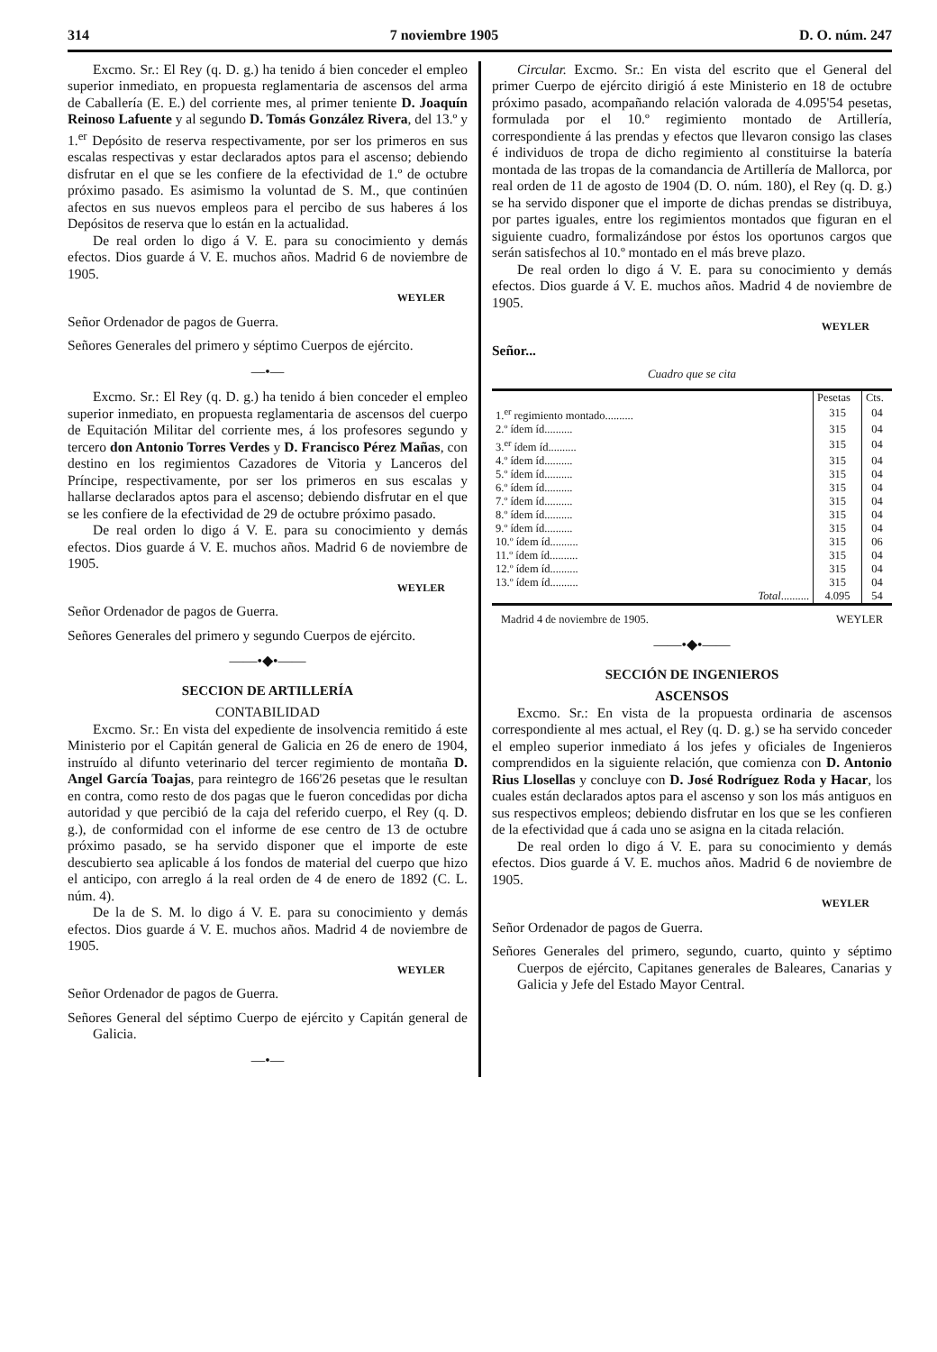314 7 noviembre 1905 D. O. núm. 247
Excmo. Sr.: El Rey (q. D. g.) ha tenido á bien conceder el empleo superior inmediato, en propuesta reglamentaria de ascensos del arma de Caballería (E. E.) del corriente mes, al primer teniente D. Joaquín Reinoso Lafuente y al segundo D. Tomás González Rivera, del 13.º y 1.<sup>er</sup> Depósito de reserva respectivamente, por ser los primeros en sus escalas respectivas y estar declarados aptos para el ascenso; debiendo disfrutar en el que se les confiere de la efectividad de 1.º de octubre próximo pasado. Es asimismo la voluntad de S. M., que continúen afectos en sus nuevos empleos para el percibo de sus haberes á los Depósitos de reserva que lo están en la actualidad.
De real orden lo digo á V. E. para su conocimiento y demás efectos. Dios guarde á V. E. muchos años. Madrid 6 de noviembre de 1905.
WEYLER
Señor Ordenador de pagos de Guerra.
Señores Generales del primero y séptimo Cuerpos de ejército.
—•—
Excmo. Sr.: El Rey (q. D. g.) ha tenido á bien conceder el empleo superior inmediato, en propuesta reglamentaria de ascensos del cuerpo de Equitación Militar del corriente mes, á los profesores segundo y tercero don Antonio Torres Verdes y D. Francisco Pérez Mañas, con destino en los regimientos Cazadores de Vitoria y Lanceros del Príncipe, respectivamente, por ser los primeros en sus escalas y hallarse declarados aptos para el ascenso; debiendo disfrutar en el que se les confiere de la efectividad de 29 de octubre próximo pasado.
De real orden lo digo á V. E. para su conocimiento y demás efectos. Dios guarde á V. E. muchos años. Madrid 6 de noviembre de 1905.
WEYLER
Señor Ordenador de pagos de Guerra.
Señores Generales del primero y segundo Cuerpos de ejército.
——•◆•——
SECCION DE ARTILLERÍA
CONTABILIDAD
Excmo. Sr.: En vista del expediente de insolvencia remitido á este Ministerio por el Capitán general de Galicia en 26 de enero de 1904, instruído al difunto veterinario del tercer regimiento de montaña D. Angel García Toajas, para reintegro de 166'26 pesetas que le resultan en contra, como resto de dos pagas que le fueron concedidas por dicha autoridad y que percibió de la caja del referido cuerpo, el Rey (q. D. g.), de conformidad con el informe de ese centro de 13 de octubre próximo pasado, se ha servido disponer que el importe de este descubierto sea aplicable á los fondos de material del cuerpo que hizo el anticipo, con arreglo á la real orden de 4 de enero de 1892 (C. L. núm. 4).
De la de S. M. lo digo á V. E. para su conocimiento y demás efectos. Dios guarde á V. E. muchos años. Madrid 4 de noviembre de 1905.
WEYLER
Señor Ordenador de pagos de Guerra.
Señores General del séptimo Cuerpo de ejército y Capitán general de Galicia.
—•—
Circular. Excmo. Sr.: En vista del escrito que el General del primer Cuerpo de ejército dirigió á este Ministerio en 18 de octubre próximo pasado, acompañando relación valorada de 4.095'54 pesetas, formulada por el 10.º regimiento montado de Artillería, correspondiente á las prendas y efectos que llevaron consigo las clases é individuos de tropa de dicho regimiento al constituirse la batería montada de las tropas de la comandancia de Artillería de Mallorca, por real orden de 11 de agosto de 1904 (D. O. núm. 180), el Rey (q. D. g.) se ha servido disponer que el importe de dichas prendas se distribuya, por partes iguales, entre los regimientos montados que figuran en el siguiente cuadro, formalizándose por éstos los oportunos cargos que serán satisfechos al 10.º montado en el más breve plazo.
De real orden lo digo á V. E. para su conocimiento y demás efectos. Dios guarde á V. E. muchos años. Madrid 4 de noviembre de 1905.
WEYLER
Señor...
Cuadro que se cita
| | Pesetas | Cts. |
| --- | --- | --- |
| 1.<sup>er</sup> regimiento montado.......... | 315 | 04 |
| 2.º ídem íd.......... | 315 | 04 |
| 3.<sup>er</sup> ídem íd.......... | 315 | 04 |
| 4.º ídem íd.......... | 315 | 04 |
| 5.º ídem íd.......... | 315 | 04 |
| 6.º ídem íd.......... | 315 | 04 |
| 7.º ídem íd.......... | 315 | 04 |
| 8.º ídem íd.......... | 315 | 04 |
| 9.º ídem íd.......... | 315 | 04 |
| 10.º ídem íd.......... | 315 | 06 |
| 11.º ídem íd.......... | 315 | 04 |
| 12.º ídem íd.......... | 315 | 04 |
| 13.º ídem íd.......... | 315 | 04 |
| Total .......... | 4.095 | 54 |
Madrid 4 de noviembre de 1905. WEYLER
——•◆•——
SECCIÓN DE INGENIEROS
ASCENSOS
Excmo. Sr.: En vista de la propuesta ordinaria de ascensos correspondiente al mes actual, el Rey (q. D. g.) se ha servido conceder el empleo superior inmediato á los jefes y oficiales de Ingenieros comprendidos en la siguiente relación, que comienza con D. Antonio Rius Llosellas y concluye con D. José Rodríguez Roda y Hacar, los cuales están declarados aptos para el ascenso y son los más antiguos en sus respectivos empleos; debiendo disfrutar en los que se les confieren de la efectividad que á cada uno se asigna en la citada relación.
De real orden lo digo á V. E. para su conocimiento y demás efectos. Dios guarde á V. E. muchos años. Madrid 6 de noviembre de 1905.
WEYLER
Señor Ordenador de pagos de Guerra.
Señores Generales del primero, segundo, cuarto, quinto y séptimo Cuerpos de ejército, Capitanes generales de Baleares, Canarias y Galicia y Jefe del Estado Mayor Central.